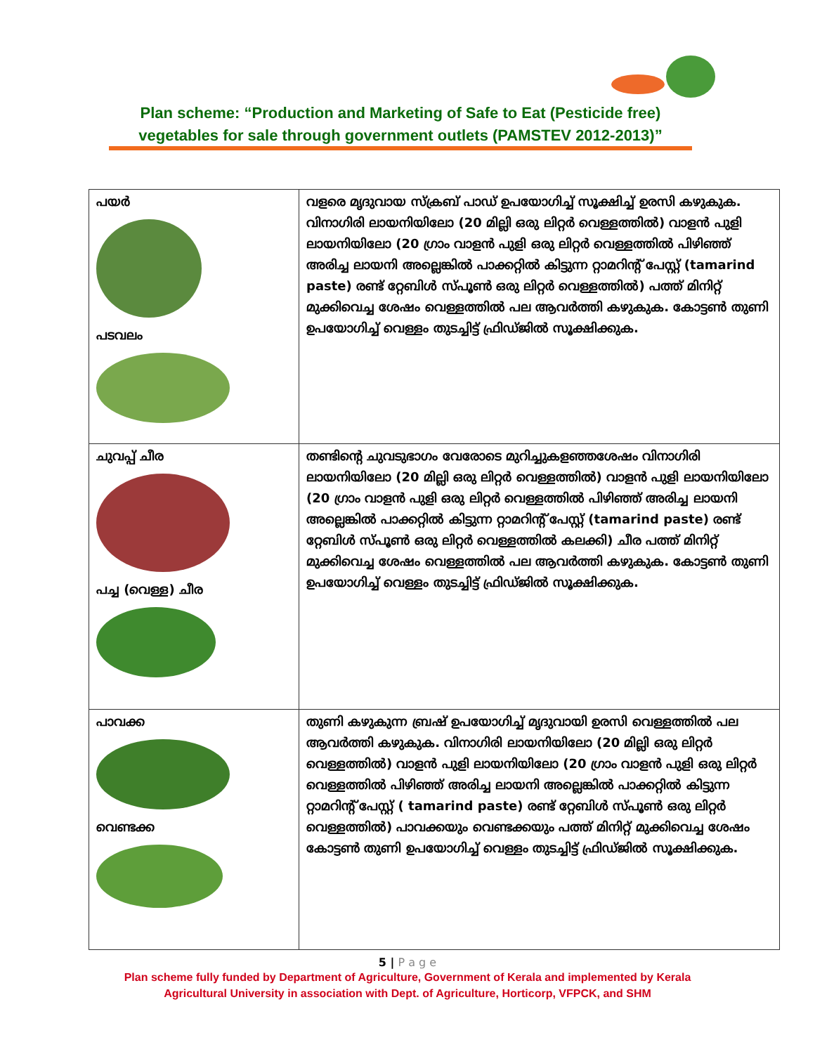Plan scheme: “Production and Marketing of Safe to Eat (Pesticide free) vegetables for sale through government outlets (PAMSTEV 2012-2013)”
| പയർ പടവലം | വളരെ മൃദുവായ സ്ക്രബ് പാഡ് ഉപയോഗിച്ച് സൂക്ഷിച്ച് ഉരസി കഴുകുക. വിനാഗിരി ലായനിയിലോ (20 മില്ലി ഒരു ലിറ്റർ വെള്ളത്തിൽ) വാളൻ പുളി ലായനിയിലോ (20 ഗ്രാം വാളൻ പുളി ഒരു ലിറ്റർ വെള്ളത്തിൽ പിഴിഞ്ഞ് അരിച്ച ലായനി അല്ലെങ്കിൽ പാക്കറ്റിൽ കിട്ടുന്ന റ്റാമറിന്റ് പേസ്റ്റ് (tamarind paste) രണ്ട് റ്റേബിൾ സ്പൂൺ ഒരു ലിറ്റർ വെള്ളത്തിൽ) പത്ത് മിനിറ്റ് മുക്കിവെച്ച ശേഷം വെള്ളത്തിൽ പല ആവർത്തി കഴുകുക. കോട്ടൺ തുണി ഉപയോഗിച്ച് വെള്ളം തുടച്ചിട്ട് ഫ്രിഡ്ജിൽ സൂക്ഷിക്കുക. |
| ചുവപ്പ് ചീര പച്ച (വെള്ള) ചീര | തണ്ടിന്റെ ചുവടുഭാഗം വേരോടെ മുറിച്ചുകളഞ്ഞശേഷം വിനാഗിരി ലായനിയിലോ (20 മില്ലി ഒരു ലിറ്റർ വെള്ളത്തിൽ) വാളൻ പുളി ലായനിയിലോ (20 ഗ്രാം വാളൻ പുളി ഒരു ലിറ്റർ വെള്ളത്തിൽ പിഴിഞ്ഞ് അരിച്ച ലായനി അല്ലെങ്കിൽ പാക്കറ്റിൽ കിട്ടുന്ന റ്റാമറിന്റ് പേസ്റ്റ് (tamarind paste) രണ്ട് റ്റേബിൾ സ്പൂൺ ഒരു ലിറ്റർ വെള്ളത്തിൽ കലക്കി) ചീര പത്ത് മിനിറ്റ് മുക്കിവെച്ച ശേഷം വെള്ളത്തിൽ പല ആവർത്തി കഴുകുക. കോട്ടൺ തുണി ഉപയോഗിച്ച് വെള്ളം തുടച്ചിട്ട് ഫ്രിഡ്ജിൽ സൂക്ഷിക്കുക. |
| പാവക്ക വെണ്ടക്ക | തുണി കഴുകുന്ന ബ്രഷ് ഉപയോഗിച്ച് മൃദുവായി ഉരസി വെള്ളത്തിൽ പല ആവർത്തി കഴുകുക. വിനാഗിരി ലായനിയിലോ (20 മില്ലി ഒരു ലിറ്റർ വെള്ളത്തിൽ) വാളൻ പുളി ലായനിയിലോ (20 ഗ്രാം വാളൻ പുളി ഒരു ലിറ്റർ വെള്ളത്തിൽ പിഴിഞ്ഞ് അരിച്ച ലായനി അല്ലെങ്കിൽ പാക്കറ്റിൽ കിട്ടുന്ന റ്റാമറിന്റ് പേസ്റ്റ് ( tamarind paste) രണ്ട് റ്റേബിൾ സ്പൂൺ ഒരു ലിറ്റർ വെള്ളത്തിൽ) പാവക്കയും വെണ്ടക്കയും പത്ത് മിനിറ്റ് മുക്കിവെച്ച ശേഷം കോട്ടൺ തുണി ഉപയോഗിച്ച് വെള്ളം തുടച്ചിട്ട് ഫ്രിഡ്ജിൽ സൂക്ഷിക്കുക. |
5 | P a g e
Plan scheme fully funded by Department of Agriculture, Government of Kerala and implemented by Kerala
Agricultural University in association with Dept. of Agriculture, Horticorp, VFPCK, and SHM